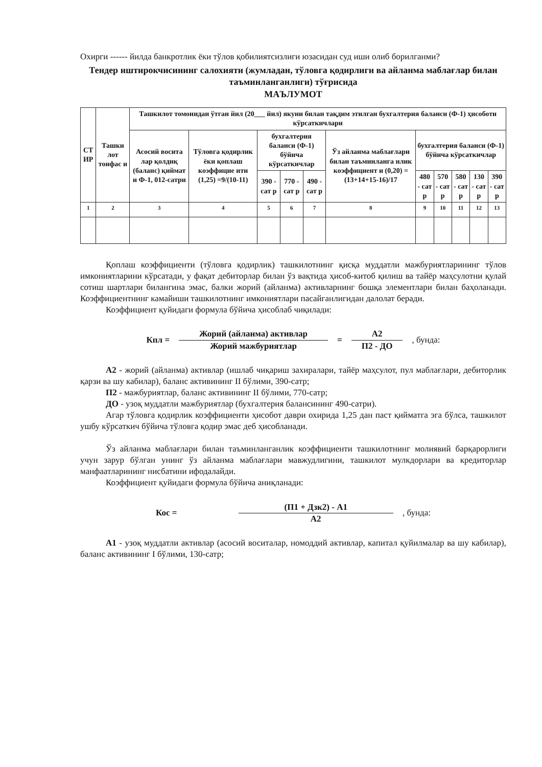Охирги ------ йилда банкротлик ёки тўлов қобилиятсизлиги юзасидан суд иши олиб борилганми?
Тендер иштирокчисининг салохияти (жумладан, тўловга қодирлиги ва айланма маблағлар билан таъминланганлиги) тўғрисида
МАЪЛУМОТ
| СТ ИР | Ташки лот тоифас и | Ташкилот томонидан ўтган йил (20___ йил) якуни билан тақдим этилган бухгалтерия баланси (Ф-1) ҳисоботи кўрсаткичлари | | | | | | | | | | |
| --- | --- | --- | --- | --- | --- | --- | --- | --- | --- | --- | --- | --- |
| | | Асосий восита лар қолдиқ (баланс) қиймат и Ф-1, 012-сатри | Тўловга қодирлик ёки қоплаш коэффицие нти (1,25) =9/(10-11) | бухгалтерия баланси (Ф-1) бўйича кўрсаткичлар | | | Ўз айланма маблағлари билан таъминланга нлик коэффициент и (0,20) =(13+14+15-16)/17 | бухгалтерия баланси (Ф-1) бўйича кўрсаткичлар | | | | |
| | | | | 390 - сат р | 770 - сат р | 490 - сат р | | 480 - сат р | 570 - сат р | 580 - сат р | 130 - сат р | 390 - сат р |
| 1 | 2 | 3 | 4 | 5 | 6 | 7 | 8 | 9 | 10 | 11 | 12 | 13 |
Қоплаш коэффициенти (тўловга қодирлик) ташкилотнинг қисқа муддатли мажбуриятларининг тўлов имкониятларини кўрсатади, у фақат дебиторлар билан ўз вақтида ҳисоб-китоб қилиш ва тайёр маҳсулотни қулай сотиш шартлари билангина эмас, балки жорий (айланма) активларнинг бошқа элементлари билан баҳоланади. Коэффициентнинг камайиши ташкилотнинг имкониятлари пасайганлигидан далолат беради.
Коэффициент қуйидаги формула бўйича ҳисоблаб чиқилади:
Кпл = Жорий (айланма) активлар Жорий мажбуриятлар = А2 П2 - ДО, бунда:
А2 - жорий (айланма) активлар (ишлаб чиқариш захиралари, тайёр маҳсулот, пул маблағлари, дебиторлик қарзи ва шу кабилар), баланс активининг II бўлими, 390-сатр;
П2 - мажбуриятлар, баланс активининг II бўлими, 770-сатр;
ДО - узоқ муддатли мажбуриятлар (бухгалтерия балансининг 490-сатри).
Агар тўловга қодирлик коэффициенти ҳисобот даври охирида 1,25 дан паст қийматга эга бўлса, ташкилот ушбу кўрсаткич бўйича тўловга қодир эмас деб ҳисобланади.
Ўз айланма маблағлари билан таъминланганлик коэффициенти ташкилотнинг молиявий барқарорлиги учун зарур бўлган унинг ўз айланма маблағлари мавжудлигини, ташкилот мулкдорлари ва кредиторлар манфаатларининг нисбатини ифодалайди.
Коэффициент қуйидаги формула бўйича аниқланади:
Кос = (П1 + Дзк2) - А1 А2, бунда:
А1 - узоқ муддатли активлар (асосий воситалар, номоддий активлар, капитал қуйилмалар ва шу кабилар), баланс активининг I бўлими, 130-сатр;